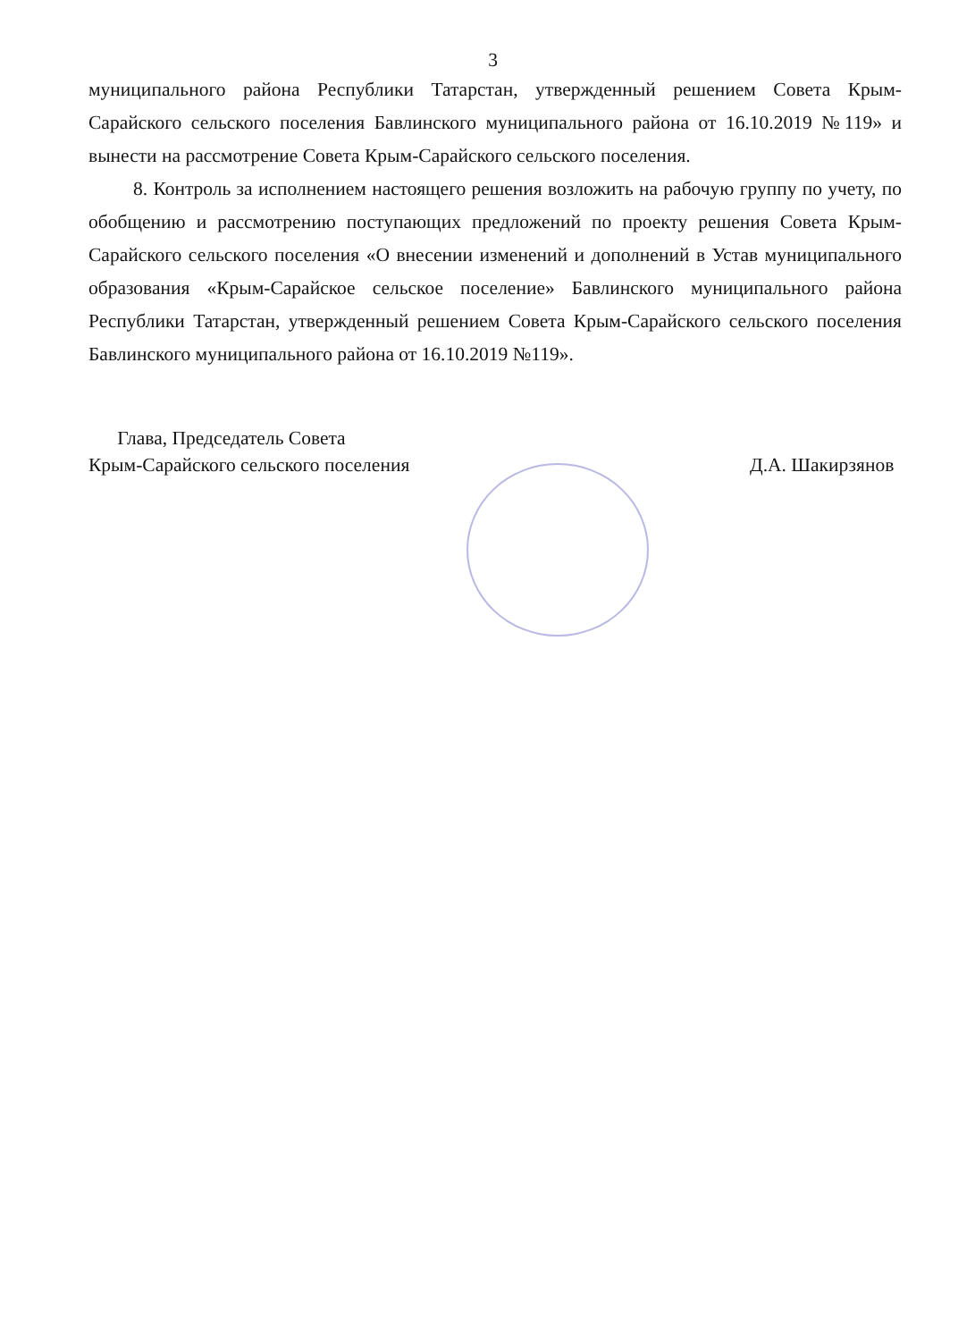3
муниципального района Республики Татарстан, утвержденный решением Совета Крым-Сарайского сельского поселения Бавлинского муниципального района от 16.10.2019 №119» и вынести на рассмотрение Совета Крым-Сарайского сельского поселения.
8. Контроль за исполнением настоящего решения возложить на рабочую группу по учету, по обобщению и рассмотрению поступающих предложений по проекту решения Совета Крым-Сарайского сельского поселения «О внесении изменений и дополнений в Устав муниципального образования «Крым-Сарайское сельское поселение» Бавлинского муниципального района Республики Татарстан, утвержденный решением Совета Крым-Сарайского сельского поселения Бавлинского муниципального района от 16.10.2019 №119».
Глава, Председатель Совета
Крым-Сарайского сельского поселения
Д.А. Шакирзянов